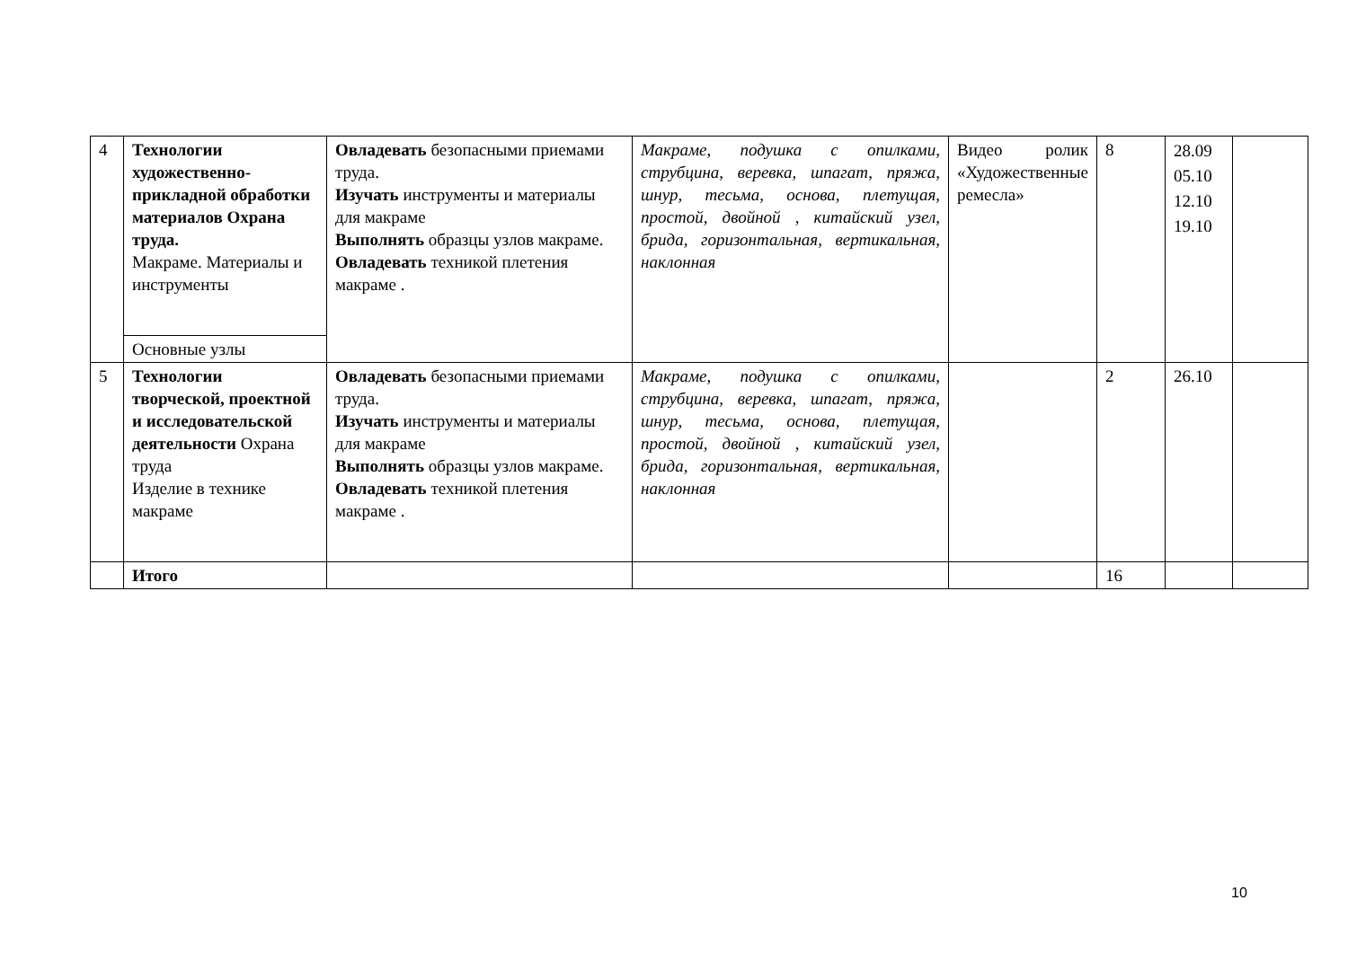| 4 | Технологии художественно-прикладной обработки материалов Охрана труда. Макраме. Материалы и инструменты | Овладевать безопасными приемами труда. Изучать инструменты и материалы для макраме Выполнять образцы узлов макраме. Овладевать техникой плетения макраме . | Макраме, подушка с опилками, струбцина, веревка, шпагат, пряжа, шнур, тесьма, основа, плетущая, простой, двойной , китайский узел, брида, горизонтальная, вертикальная, наклонная | Видео ролик «Художественные ремесла» | 8 | 28.09 05.10 12.10 19.10 | |
| | Основные узлы | | | | | | |
| 5 | Технологии творческой, проектной и исследовательской деятельности Охрана труда Изделие в технике макраме | Овладевать безопасными приемами труда. Изучать инструменты и материалы для макраме Выполнять образцы узлов макраме. Овладевать техникой плетения макраме . | Макраме, подушка с опилками, струбцина, веревка, шпагат, пряжа, шнур, тесьма, основа, плетущая, простой, двойной , китайский узел, брида, горизонтальная, вертикальная, наклонная | | 2 | 26.10 | |
| | Итого | | | | 16 | | |
10